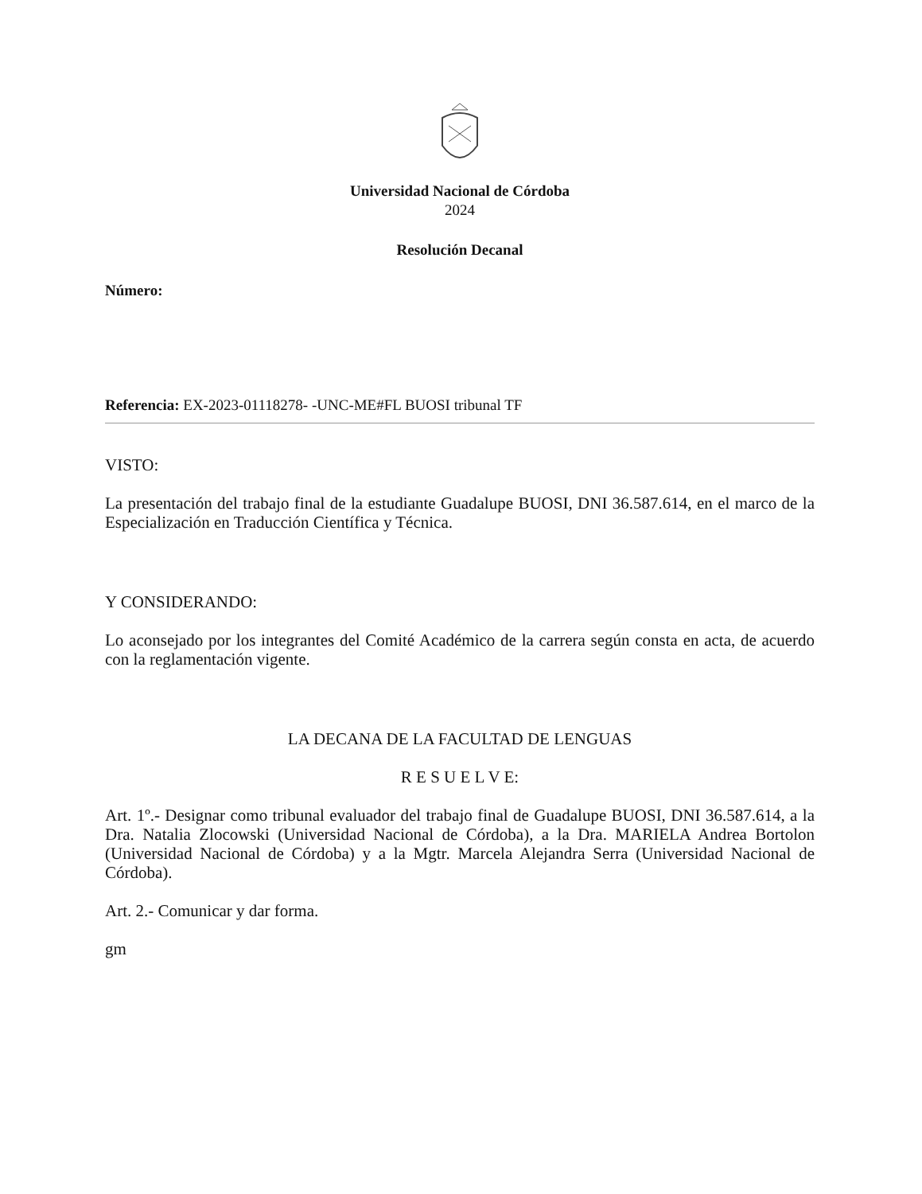Universidad Nacional de Córdoba
2024
Resolución Decanal
Número:
Referencia: EX-2023-01118278- -UNC-ME#FL BUOSI tribunal TF
VISTO:
La presentación del trabajo final de la estudiante Guadalupe BUOSI, DNI 36.587.614, en el marco de la Especialización en Traducción Científica y Técnica.
Y CONSIDERANDO:
Lo aconsejado por los integrantes del Comité Académico de la carrera según consta en acta, de acuerdo con la reglamentación vigente.
LA DECANA DE LA FACULTAD DE LENGUAS
R E S U E L V E:
Art. 1º.- Designar como tribunal evaluador del trabajo final de Guadalupe BUOSI, DNI 36.587.614, a la Dra. Natalia Zlocowski (Universidad Nacional de Córdoba), a la Dra. MARIELA Andrea Bortolon (Universidad Nacional de Córdoba) y a la Mgtr. Marcela Alejandra Serra (Universidad Nacional de Córdoba).
Art. 2.- Comunicar y dar forma.
gm